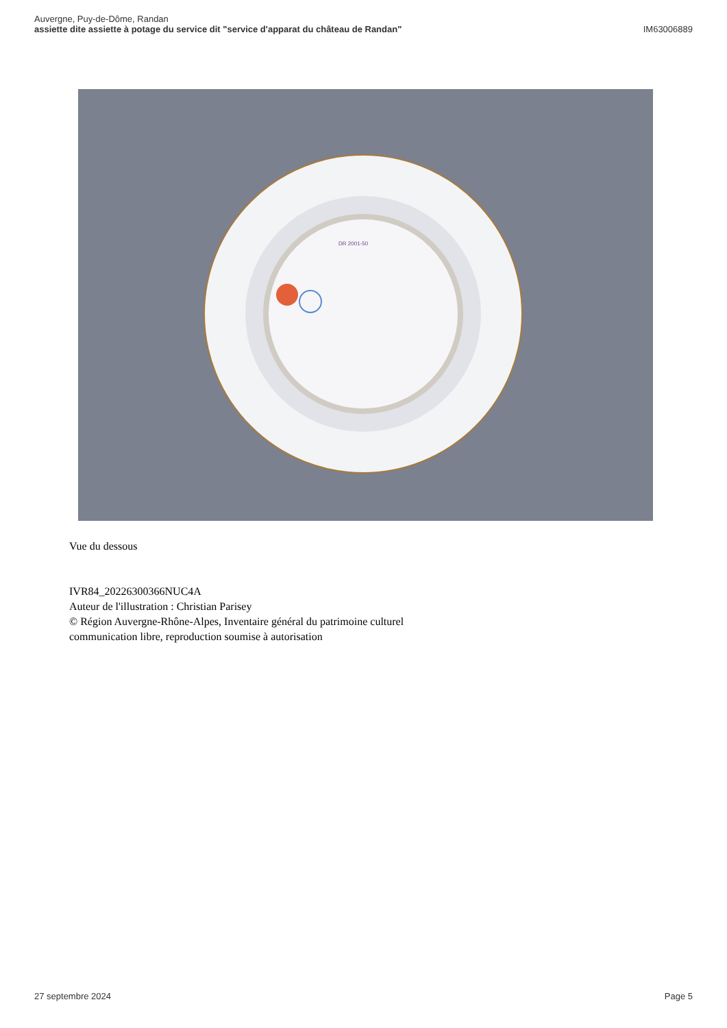Auvergne, Puy-de-Dôme, Randan
assiette dite assiette à potage du service dit "service d'apparat du château de Randan"
IM63006889
DR 2001-50
Vue du dessous
IVR84_20226300366NUC4A
Auteur de l'illustration : Christian Parisey
© Région Auvergne-Rhône-Alpes, Inventaire général du patrimoine culturel
communication libre, reproduction soumise à autorisation
27 septembre 2024 Page 5